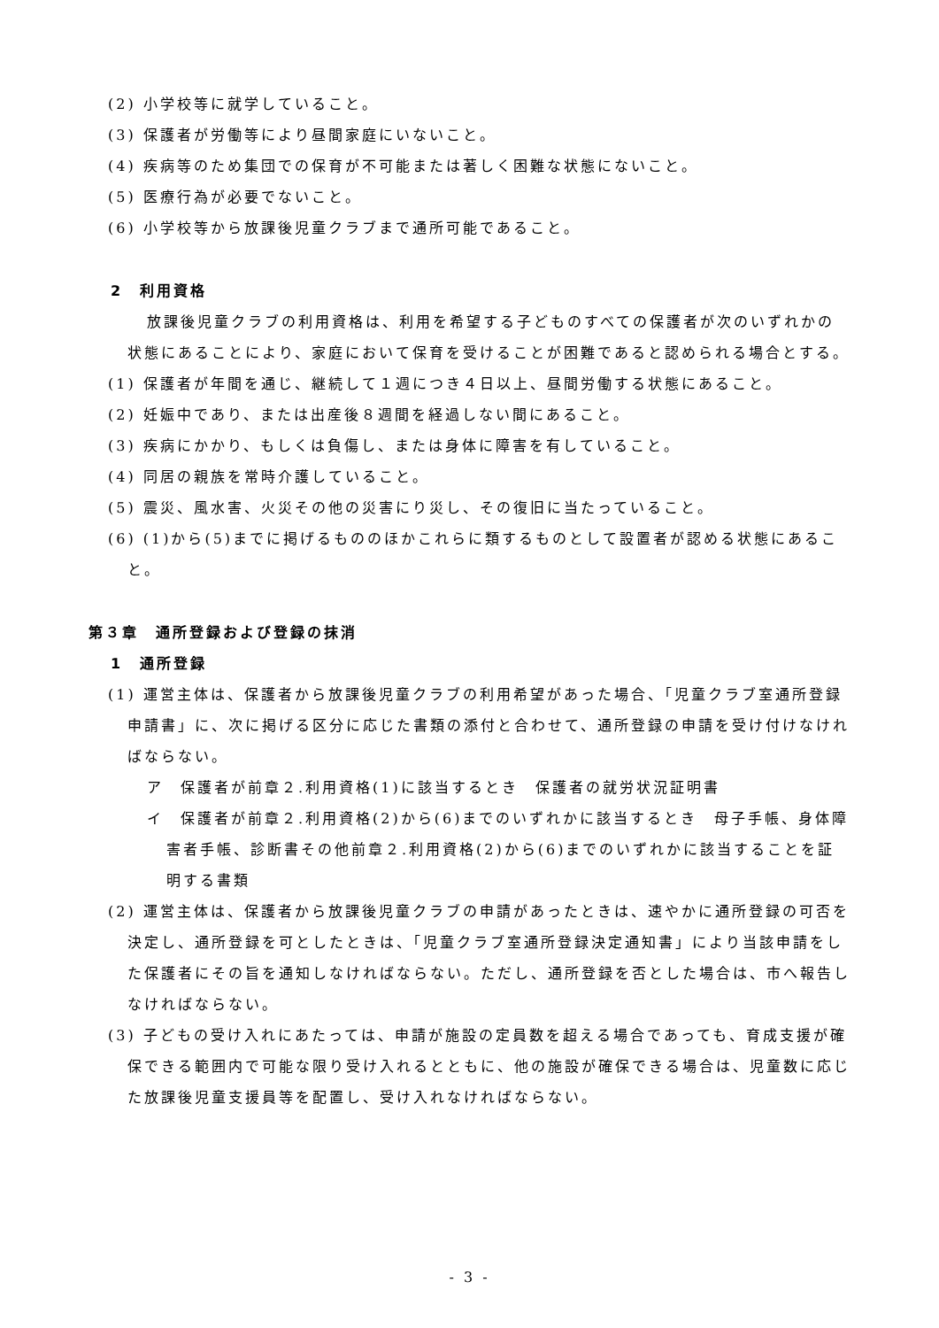(2) 小学校等に就学していること。
(3) 保護者が労働等により昼間家庭にいないこと。
(4) 疾病等のため集団での保育が不可能または著しく困難な状態にないこと。
(5) 医療行為が必要でないこと。
(6) 小学校等から放課後児童クラブまで通所可能であること。
2　利用資格
放課後児童クラブの利用資格は、利用を希望する子どものすべての保護者が次のいずれかの状態にあることにより、家庭において保育を受けることが困難であると認められる場合とする。
(1) 保護者が年間を通じ、継続して１週につき４日以上、昼間労働する状態にあること。
(2) 妊娠中であり、または出産後８週間を経過しない間にあること。
(3) 疾病にかかり、もしくは負傷し、または身体に障害を有していること。
(4) 同居の親族を常時介護していること。
(5) 震災、風水害、火災その他の災害にり災し、その復旧に当たっていること。
(6) (1)から(5)までに掲げるもののほかこれらに類するものとして設置者が認める状態にあること。
第３章　通所登録および登録の抹消
1　通所登録
(1) 運営主体は、保護者から放課後児童クラブの利用希望があった場合、「児童クラブ室通所登録申請書」に、次に掲げる区分に応じた書類の添付と合わせて、通所登録の申請を受け付けなければならない。
ア　保護者が前章２.利用資格(1)に該当するとき　保護者の就労状況証明書
イ　保護者が前章２.利用資格(2)から(6)までのいずれかに該当するとき　母子手帳、身体障害者手帳、診断書その他前章２.利用資格(2)から(6)までのいずれかに該当することを証明する書類
(2) 運営主体は、保護者から放課後児童クラブの申請があったときは、速やかに通所登録の可否を決定し、通所登録を可としたときは、「児童クラブ室通所登録決定通知書」により当該申請をした保護者にその旨を通知しなければならない。ただし、通所登録を否とした場合は、市へ報告しなければならない。
(3) 子どもの受け入れにあたっては、申請が施設の定員数を超える場合であっても、育成支援が確保できる範囲内で可能な限り受け入れるとともに、他の施設が確保できる場合は、児童数に応じた放課後児童支援員等を配置し、受け入れなければならない。
- 3 -